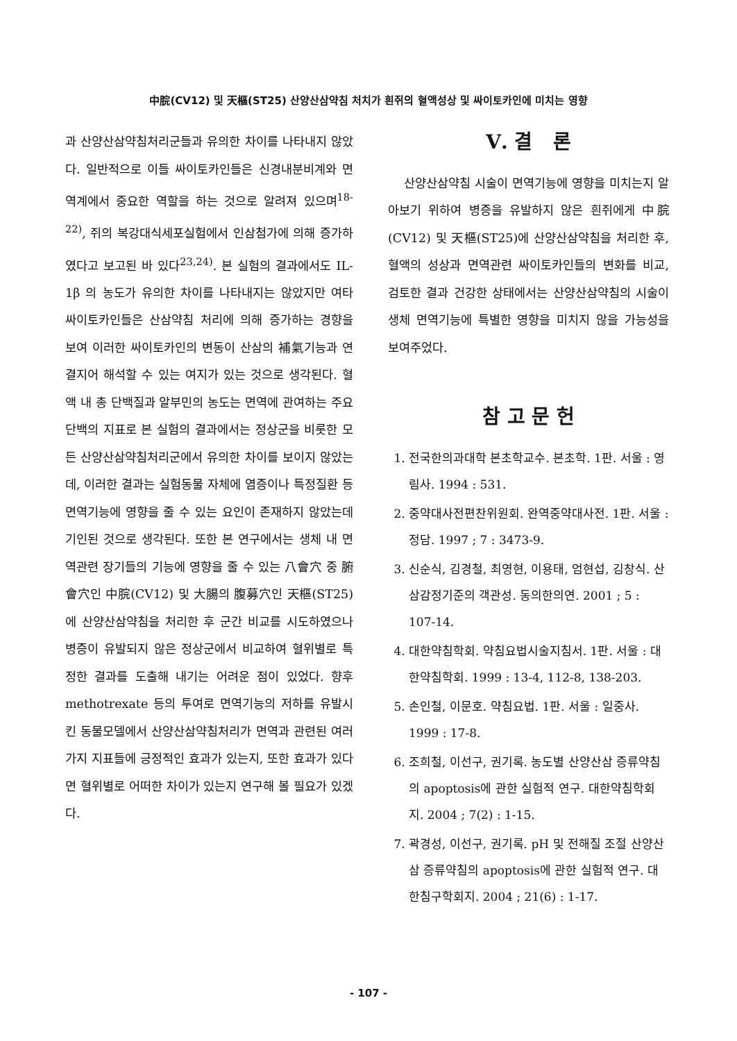中脘(CV12) 및 天樞(ST25) 산양산삼약침 처치가 흰쥐의 혈액성상 및 싸이토카인에 미치는 영향
과 산양산삼약침처리군들과 유의한 차이를 나타내지 않았다. 일반적으로 이들 싸이토카인들은 신경내분비계와 면역계에서 중요한 역할을 하는 것으로 알려져 있으며<sup>18-22)</sup>, 쥐의 복강대식세포실험에서 인삼첨가에 의해 증가하였다고 보고된 바 있다<sup>23,24)</sup>. 본 실험의 결과에서도 IL-1β 의 농도가 유의한 차이를 나타내지는 않았지만 여타 싸이토카인들은 산삼약침 처리에 의해 증가하는 경향을 보여 이러한 싸이토카인의 변동이 산삼의 補氣기능과 연결지어 해석할 수 있는 여지가 있는 것으로 생각된다. 혈액 내 총 단백질과 알부민의 농도는 면역에 관여하는 주요 단백의 지표로 본 실험의 결과에서는 정상군을 비롯한 모든 산양산삼약침처리군에서 유의한 차이를 보이지 않았는데, 이러한 결과는 실험동물 자체에 염증이나 특정질환 등 면역기능에 영향을 줄 수 있는 요인이 존재하지 않았는데 기인된 것으로 생각된다. 또한 본 연구에서는 생체 내 면역관련 장기들의 기능에 영향을 줄 수 있는 八會穴 중 腑會穴인 中脘(CV12) 및 大腸의 腹募穴인 天樞(ST25)에 산양산삼약침을 처리한 후 군간 비교를 시도하였으나 병증이 유발되지 않은 정상군에서 비교하여 혈위별로 특정한 결과를 도출해 내기는 어려운 점이 있었다. 향후 methotrexate 등의 투여로 면역기능의 저하를 유발시킨 동물모델에서 산양산삼약침처리가 면역과 관련된 여러 가지 지표들에 긍정적인 효과가 있는지, 또한 효과가 있다면 혈위별로 어떠한 차이가 있는지 연구해 볼 필요가 있겠다.
Ⅴ. 결 론
산양산삼약침 시술이 면역기능에 영향을 미치는지 알아보기 위하여 병증을 유발하지 않은 흰쥐에게 中脘(CV12) 및 天樞(ST25)에 산양산삼약침을 처리한 후, 혈액의 성상과 면역관련 싸이토카인들의 변화를 비교, 검토한 결과 건강한 상태에서는 산양산삼약침의 시술이 생체 면역기능에 특별한 영향을 미치지 않을 가능성을 보여주었다.
참 고 문 헌
1. 전국한의과대학 본초학교수. 본초학. 1판. 서울 : 영림사. 1994 : 531.
2. 중약대사전편찬위원회. 완역중약대사전. 1판. 서울 : 정담. 1997 ; 7 : 3473-9.
3. 신순식, 김경철, 최영현, 이용태, 엄현섭, 김창식. 산삼감정기준의 객관성. 동의한의연. 2001 ; 5 : 107-14.
4. 대한약침학회. 약침요법시술지침서. 1판. 서울 : 대한약침학회. 1999 : 13-4, 112-8, 138-203.
5. 손인철, 이문호. 약침요법. 1판. 서울 : 일중사. 1999 : 17-8.
6. 조희철, 이선구, 권기록. 농도별 산양산삼 증류약침의 apoptosis에 관한 실험적 연구. 대한약침학회지. 2004 ; 7(2) : 1-15.
7. 곽경성, 이선구, 권기록. pH 및 전해질 조절 산양산삼 증류약침의 apoptosis에 관한 실험적 연구. 대한침구학회지. 2004 ; 21(6) : 1-17.
- 107 -